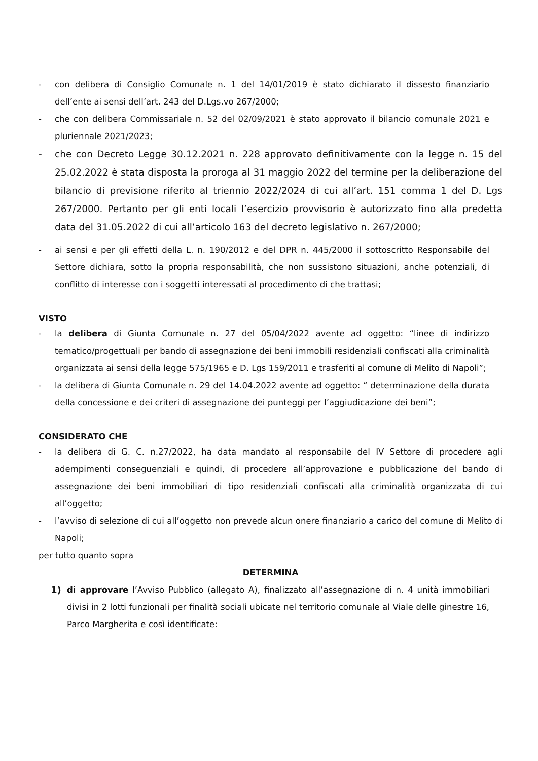- con delibera di Consiglio Comunale n. 1 del 14/01/2019 è stato dichiarato il dissesto finanziario dell’ente ai sensi dell’art. 243 del D.Lgs.vo 267/2000;
- che con delibera Commissariale n. 52 del 02/09/2021 è stato approvato il bilancio comunale 2021 e pluriennale 2021/2023;
- che con Decreto Legge 30.12.2021 n. 228 approvato definitivamente con la legge n. 15 del 25.02.2022 è stata disposta la proroga al 31 maggio 2022 del termine per la deliberazione del bilancio di previsione riferito al triennio 2022/2024 di cui all’art. 151 comma 1 del D. Lgs 267/2000. Pertanto per gli enti locali l’esercizio provvisorio è autorizzato fino alla predetta data del 31.05.2022 di cui all’articolo 163 del decreto legislativo n. 267/2000;
- ai sensi e per gli effetti della L. n. 190/2012 e del DPR n. 445/2000 il sottoscritto Responsabile del Settore dichiara, sotto la propria responsabilità, che non sussistono situazioni, anche potenziali, di conflitto di interesse con i soggetti interessati al procedimento di che trattasi;
VISTO
- la delibera di Giunta Comunale n. 27 del 05/04/2022 avente ad oggetto: “linee di indirizzo tematico/progettuali per bando di assegnazione dei beni immobili residenziali confiscati alla criminalità organizzata ai sensi della legge 575/1965 e D. Lgs 159/2011 e trasferiti al comune di Melito di Napoli”;
- la delibera di Giunta Comunale n. 29 del 14.04.2022 avente ad oggetto: “ determinazione della durata della concessione e dei criteri di assegnazione dei punteggi per l’aggiudicazione dei beni”;
CONSIDERATO CHE
- la delibera di G. C. n.27/2022, ha data mandato al responsabile del IV Settore di procedere agli adempimenti conseguenziali e quindi, di procedere all’approvazione e pubblicazione del bando di assegnazione dei beni immobiliari di tipo residenziali confiscati alla criminalità organizzata di cui all’oggetto;
- l’avviso di selezione di cui all’oggetto non prevede alcun onere finanziario a carico del comune di Melito di Napoli;
per tutto quanto sopra
DETERMINA
1) di approvare l’Avviso Pubblico (allegato A), finalizzato all’assegnazione di n. 4 unità immobiliari divisi in 2 lotti funzionali per finalità sociali ubicate nel territorio comunale al Viale delle ginestre 16, Parco Margherita e così identificate: